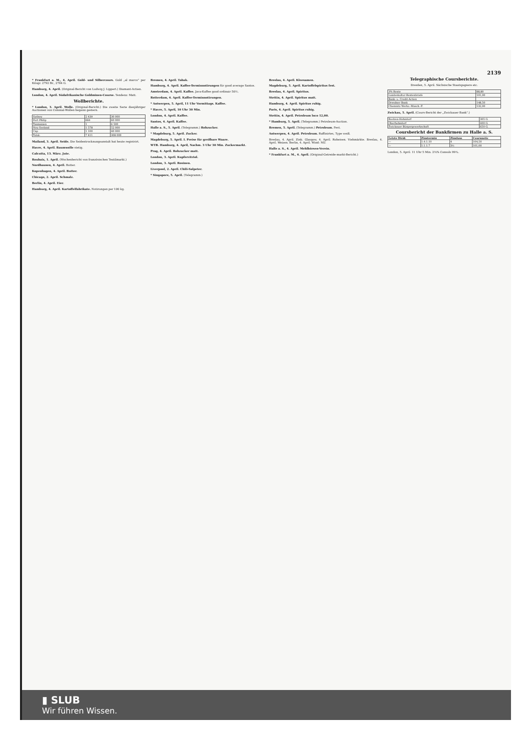2139
* Frankfurt a. M., 4. April. Gold- und Silbercours. Gold „al marco“ per Kilogr. 2792 Br., 2784 G.
Hamburg, 4. April. (Original-Bericht von Ludwig J. Lippert.) Diamant-Actien.
London, 4. April. Südafrikanische Goldminen-Course. Tendenz: Matt.
Wollberichte.
* London, 3. April. Wolle. (Original-Bericht.) Die zweite Serie diesjähriger Auctionen von Colonial-Wollen begann gestern.
| Sydney | 2 439 | 30 000 |
| Port Philip | 664 | 60 000 |
| Tasmanien | 1 | 6 500 |
| Neu-Seeland | 1 578 | 52 000 |
| Cap | 1 100 | 40 000 |
| Total: | 7 411 | 308 000 |
Mailand, 3. April. Seide. Die Seidentrocknungsanstalt hat heute registrirt.
Havre, 4. April. Baumwolle stetig.
Calcutta, 13. März. Jute.
Roubaix, 1. April. (Wochenbericht von französischen Textilmarkt.)
Nordhausen, 4. April. Butter.
Kopenhagen, 4. April. Butter.
Chicago, 2. April. Schmalz.
Berlin, 4. April. Eier.
Hamburg, 4. April. Kartoffelfabrikate. Notirungen per 100 kg.
Bremen, 4. April. Tabak.
Hamburg, 4. April. Kaffee-Terminnotirungen für good average Santos.
Amsterdam, 4. April. Kaffee. Java-Kaffee good ordinair 50½.
Rotterdam, 4. April. Kaffee-Terminnotirungen.
* Antwerpen, 5. April, 11 Uhr Vormittags. Kaffee.
* Havre, 5. April, 10 Uhr 30 Min.
London, 4. April. Kaffee.
Santos, 4. April. Kaffee.
Halle a. S., 5. April. (Telegramm.) Rohzucker.
* Magdeburg, 5. April. Zucker.
Magdeburg, 5. April. I. Preise für greifbare Waare.
WTB. Hamburg, 4. April, Nachm. 3 Uhr 30 Min. Zuckermarkt.
Prag, 4. April. Rohzucker matt.
London, 3. April. Kupfervitriol.
London, 3. April. Rosinen.
Liverpool, 2. April. Chili-Salpeter.
* Singapore, 5. April. (Telegramm.)
Breslau, 4. April. Kleesamen.
Magdeburg, 5. April. Kartoffelspiritus fest.
Breslau, 4. April. Spiritus.
Stettin, 4. April. Spiritus matt.
Hamburg, 4. April. Spiritus ruhig.
Paris, 4. April. Spiritus ruhig.
Stettin, 4. April. Petroleum loco 12,00.
* Hamburg, 5. April. (Telegramm.) Petroleum-Auction.
Bremen, 5. April. (Telegramm.) Petroleum. Fest.
Antwerpen, 4. April. Petroleum. Raffinirtes, Type weiß.
Breslau, 4. April. Zink. Glasgow, 4. April. Roheisen. Viehmärkte. Breslau, 4. April. Weizen. Berlin, 4. April. Wind: NO.
Halle a. S., 4. April. Mehlbörsen-Verein.
* Frankfurt a. M., 4. April. (Original-Getreide-markt-Bericht.)
Telegraphische Coursberichte.
Dresden, 5. April. Sächsische Staatspapiere etc.
| 3% Rente | 88,80 |
| Landeskultur-Rentenbriefe | 101,00 |
| Bank- u. Credit-Actien | |
| Dresdner Bank | 148,50 |
| Chemnitz Werkz.-Masch.-F. | 132,00 |
Zwickau, 5. April. (Cours-Bericht der „Zwickauer Bank“.)
| Bockwa-Hohndorf | 305 G. |
| Oberhohndorf | 400 G. |
| Zwickauer Bürgergewerkschaft | 650 G. |
Coursbericht der Bankfirmen zu Halle a. S.
| Letzte Divid. | Zinstermin | Zinsfuss | Coursnotiz |
| --- | --- | --- | --- |
| — | 1.4.1.10 | 4 | 104,50 |
| — | 1.1.1.7 | 3½ | 101,00 |
London, 5. April. 11 Uhr 5 Min. 2¾% Consols 99¾.
▮ SLUB
Wir führen Wissen.